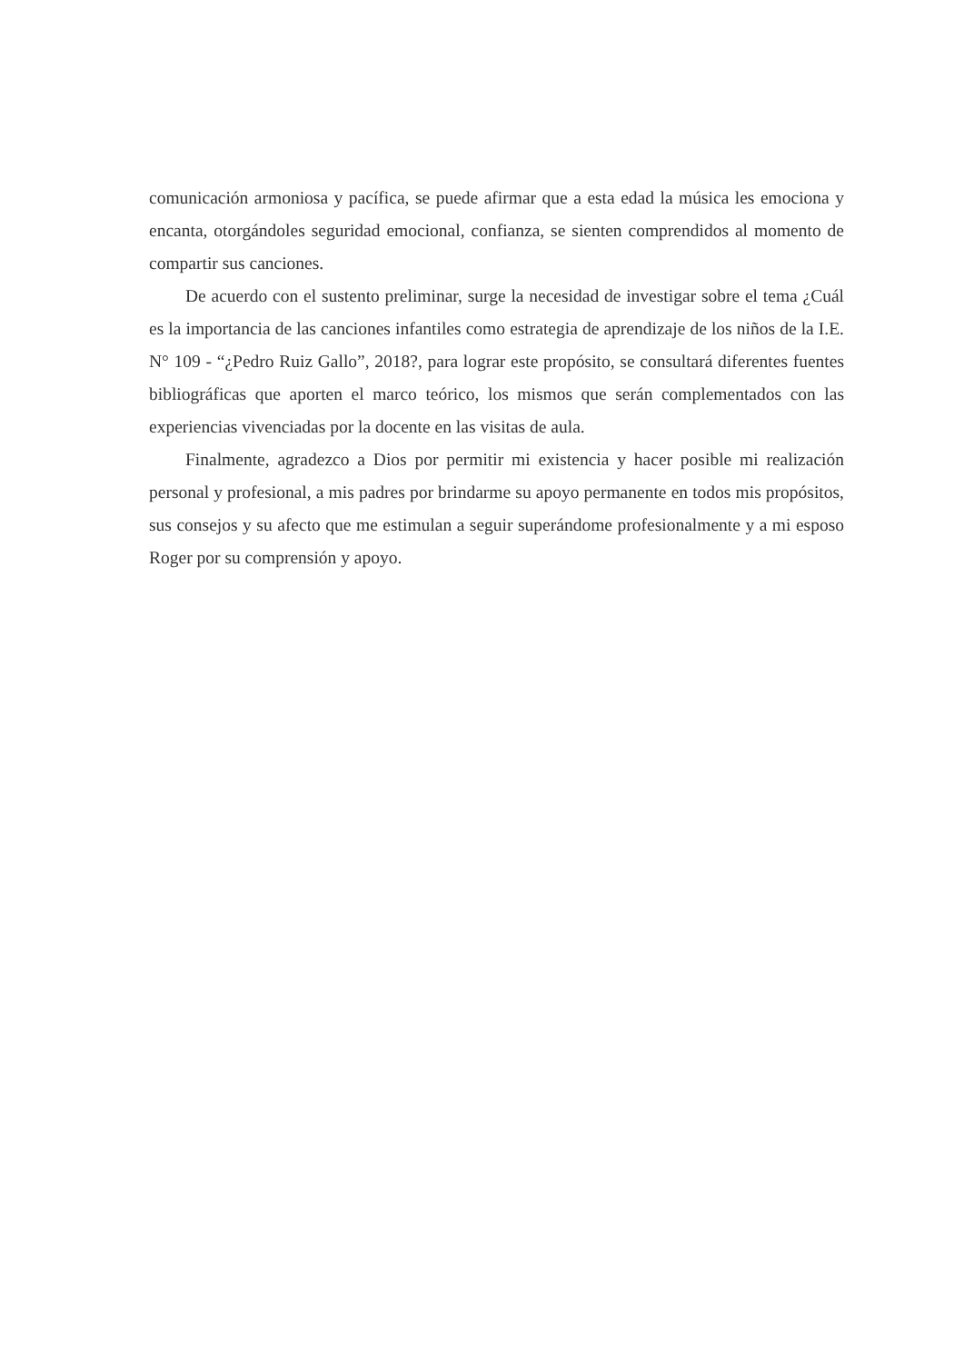comunicación armoniosa y pacífica, se puede afirmar que a esta edad la música les emociona y encanta, otorgándoles seguridad emocional, confianza, se sienten comprendidos al momento de compartir sus canciones.
De acuerdo con el sustento preliminar, surge la necesidad de investigar sobre el tema ¿Cuál es la importancia de las canciones infantiles como estrategia de aprendizaje de los niños de la I.E. N° 109 - “¿Pedro Ruiz Gallo”, 2018?, para lograr este propósito, se consultará diferentes fuentes bibliográficas que aporten el marco teórico, los mismos que serán complementados con las experiencias vivenciadas por la docente en las visitas de aula.
Finalmente, agradezco a Dios por permitir mi existencia y hacer posible mi realización personal y profesional, a mis padres por brindarme su apoyo permanente en todos mis propósitos, sus consejos y su afecto que me estimulan a seguir superándome profesionalmente y a mi esposo Roger por su comprensión y apoyo.